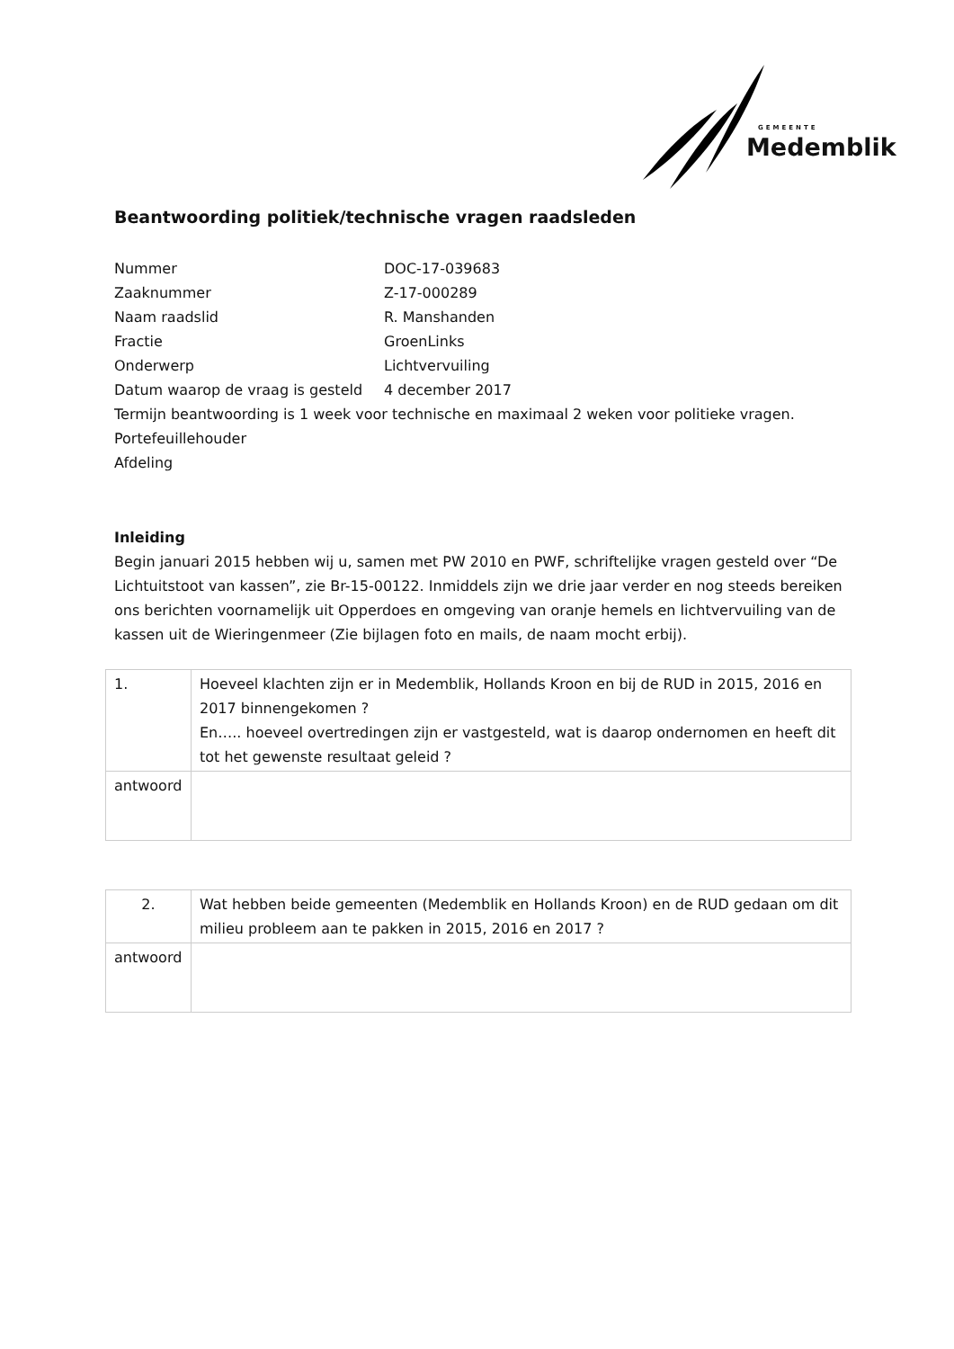GEMEENTE
Medemblik
Beantwoording politiek/technische vragen raadsleden
Nummer DOC-17-039683
Zaaknummer Z-17-000289
Naam raadslid R. Manshanden
Fractie GroenLinks
Onderwerp Lichtvervuiling
Datum waarop de vraag is gesteld 4 december 2017
Termijn beantwoording is 1 week voor technische en maximaal 2 weken voor politieke vragen.
Portefeuillehouder
Afdeling
Inleiding
Begin januari 2015 hebben wij u, samen met PW 2010 en PWF, schriftelijke vragen gesteld over “De Lichtuitstoot van kassen”, zie Br-15-00122. Inmiddels zijn we drie jaar verder en nog steeds bereiken ons berichten voornamelijk uit Opperdoes en omgeving van oranje hemels en lichtvervuiling van de kassen uit de Wieringenmeer (Zie bijlagen foto en mails, de naam mocht erbij).
| 1. | Hoeveel klachten zijn er in Medemblik, Hollands Kroon en bij de RUD in 2015, 2016 en 2017 binnengekomen ? En….. hoeveel overtredingen zijn er vastgesteld, wat is daarop ondernomen en heeft dit tot het gewenste resultaat geleid ? |
| antwoord | |
| 2. | Wat hebben beide gemeenten (Medemblik en Hollands Kroon) en de RUD gedaan om dit milieu probleem aan te pakken in 2015, 2016 en 2017 ? |
| antwoord | |